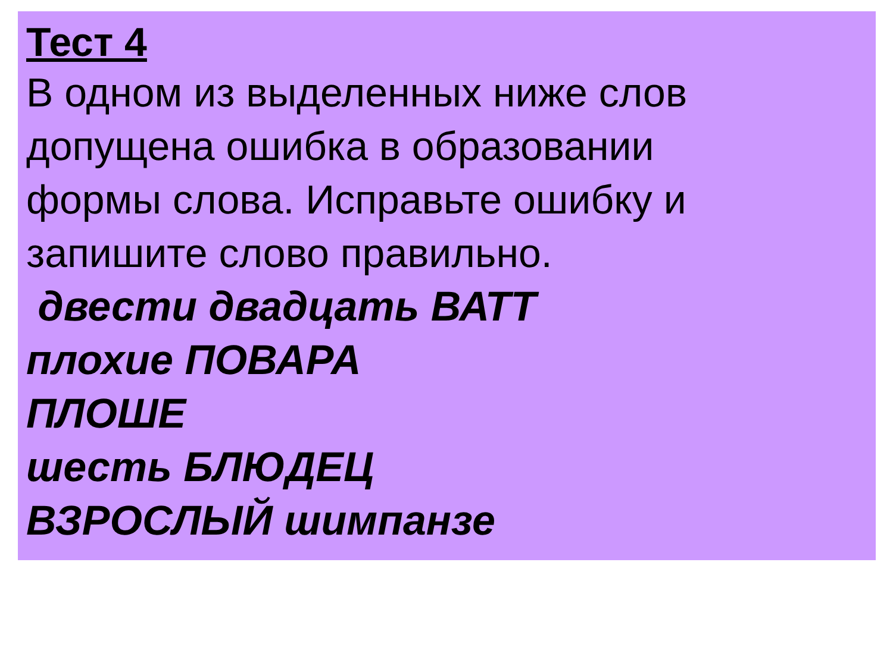Тест 4
В одном из выделенных ниже слов
допущена ошибка в образовании
формы слова. Исправьте ошибку и
запишите слово правильно.
двести двадцать ВАТТ
плохие ПОВАРА
ПЛОШЕ
шесть БЛЮДЕЦ
ВЗРОСЛЫЙ шимпанзе